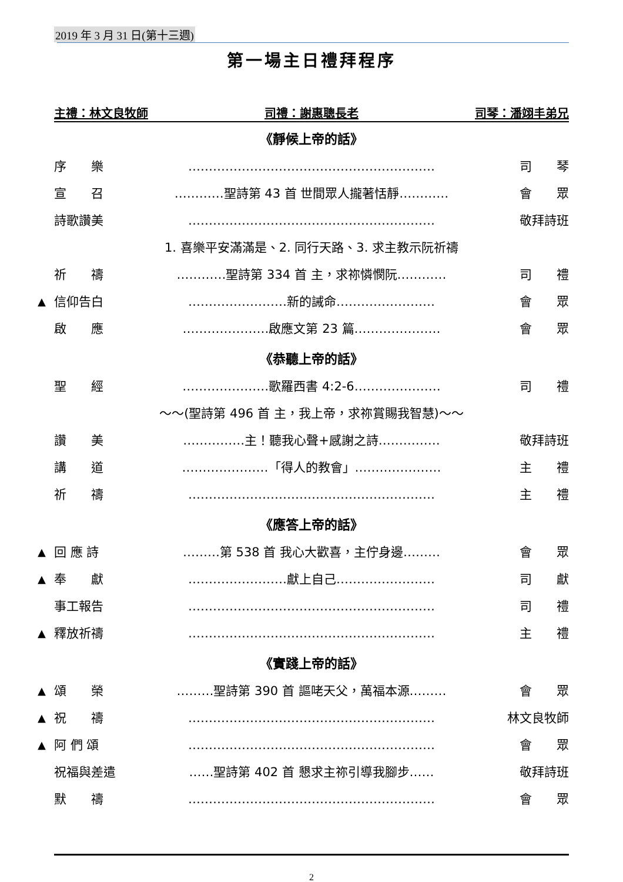2019 年 3 月 31 日(第十三週)
第一場主日禮拜程序
主禮：林文良牧師 司禮：謝惠聰長老 司琴：潘翊丰弟兄
《靜候上帝的話》
序　　樂 …………………………………………………… 司　　琴
宣　　召 …………聖詩第 43 首 世間眾人攏著恬靜………… 會　　眾
詩歌讚美 …………………………………………………… 敬拜詩班
1. 喜樂平安滿滿是、2. 同行天路、3. 求主教示阮祈禱
祈　　禱 …………聖詩第 334 首 主，求祢憐憫阮………… 司　　禮
▲ 信仰告白 ……………………新的誡命…………………… 會　　眾
啟　　應 …………………啟應文第 23 篇………………… 會　　眾
《恭聽上帝的話》
聖　　經 …………………歌羅西書 4:2-6………………… 司　　禮
～～(聖詩第 496 首 主，我上帝，求祢賞賜我智慧)～～
讚　　美 ……………主！聽我心聲+感謝之詩…………… 敬拜詩班
講　　道 …………………「得人的教會」………………… 主　　禮
祈　　禱 …………………………………………………… 主　　禮
《應答上帝的話》
▲ 回 應 詩 ………第 538 首 我心大歡喜，主佇身邊……… 會　　眾
▲ 奉　　獻 ……………………獻上自己…………………… 司　　獻
事工報告 …………………………………………………… 司　　禮
▲ 釋放祈禱 …………………………………………………… 主　　禮
《實踐上帝的話》
▲ 頌　　榮 ………聖詩第 390 首 謳咾天父，萬福本源……… 會　　眾
▲ 祝　　禱 …………………………………………………… 林文良牧師
▲ 阿 們 頌 …………………………………………………… 會　　眾
祝福與差遣 ……聖詩第 402 首 懇求主祢引導我腳步…… 敬拜詩班
默　　禱 …………………………………………………… 會　　眾
2